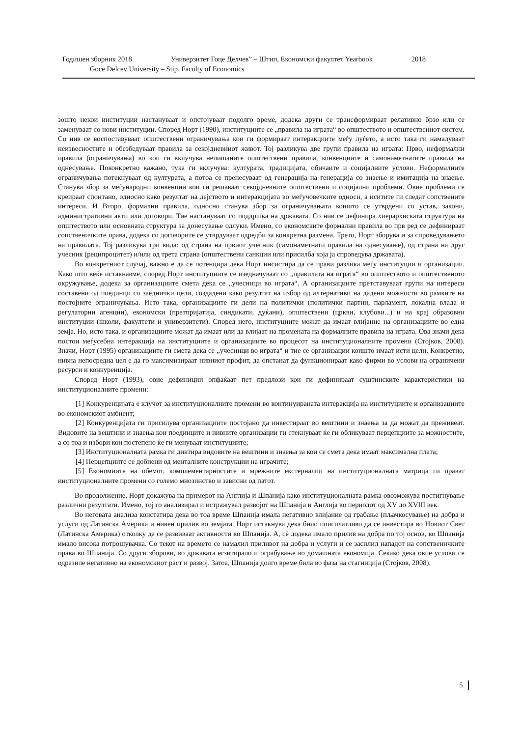Годишен зборник 2018 Универзитет Гоце Делчев” – Штип, Економски факултет Yearbook 2018
Goce Delcev University – Stip, Faculty of Economics
зошто некои институции настануваат и опстојуваат подолго време, додека други се трансформираат релативно брзо или се заменуваат со нови институции. Според Норт (1990), институциите се „правила на играта“ во општеството и општествениот систем. Со нив се воспоставуваат општествени ограничувања кои ги формираат интеракциите меѓу луѓето, а исто така ги намалуваат неизвесностите и обезбедуваат правила за секојдневниот живот. Тој разликува две групи правила на играта: Прво, неформални правила (ограничувања) во кои ги вклучува непишаните општествени правила, конвенциите и самонаметнатите правила на однесување. Поконкретно кажано, тука ги вклучува: културата, традицијата, обичаите и социјалните услови. Неформалните ограничувања потекнуваат од културата, а потоа се пренесуваат од генерација на генерација со знаење и имитација на знаење. Станува збор за меѓународни конвенции кои ги решаваат секојдневните општествени и социјални проблеми. Овие проблеми се креираат спонтано, односно како резултат на дејството и интеракцијата во меѓучовечките односи, а иситите ги следат сопствените интереси. И Второ, формални правила, односно станува збор за ограничувањата коишто се утврдени со устав, закони, административни акти или договори. Тие настануваат со поддршка на државата. Со нив се дефинира хиерархиската структура на општеството или основната структура за донесување одлуки. Имено, со економските формални правила во прв ред се дефинираат сопственичките права, додека со договорите се утврдуваат одредби за конкретна размена. Трето, Норт зборува и за спроведувањето на правилата. Тој разликува три вида: од страна на првиот учесник (самонаметнати правила на однесување), од страна на друг учесник (реципроцитет) и/или од трета страна (општествени санкции или присилба која ја спроведува државата).
Во конкретниот случај, важно е да се потенцира дека Норт инсистира да се прави разлика меѓу институции и организации. Како што веќе истакнавме, според Норт институциите се изедначуваат со „правилата на играта“ во општеството и општественото окружување, додека за организациите смета дека се „учесници во играта“. А организациите претставуваат групи на интереси составени од поединци со заеднички цели, создадени како резултат на избор од алтернативи на дадени можности во рамките на постојните ограничувања. Исто така, организациите ги дели на политички (политички партии, парламент, локална влада и регулаторни агенции), економски (претпријатија, синдикати, дуќани), општествени (цркви, клубови...) и на крај образовни институции (школи, факултети и универзитети). Според него, институциите можат да имаат влијание на организациите во една земја. Но, исто така, и организациите можат да имаат или да влијаат на промената на формалните правила на играта. Ова значи дека постои меѓусебна интеракција на институциите и организациите во процесот на институционалните промени (Стојков, 2008). Значи, Норт (1995) организациите ги смета дека се „учесници во играта“ и тие се организации коишто имаат исти цели. Конкретно, нивна непосредна цел е да го максимизираат нивниот профит, да опстанат да функционираат како фирми во услови на ограничени ресурси и конкуренција.
Според Норт (1993), овие дефиниции опфаќаат пет предлози кои ги дефинираат суштинските карактеристики на институционалните промени:
[1] Конкуренцијата е клучот за институционалните промени во континуираната интеракција на институциите и организациите во економскиот амбиент;
[2] Конкуренцијата ги присилува организациите постојано да инвестираат во вештини и знаења за да можат да преживеат. Видовите на вештини и знаења кои поединците и нивните организации ги стекнуваат ќе ги обликуваат перцепциите за можностите, а со тоа и избори кои постепено ќе ги менуваат институциите;
[3] Институционалната рамка ги диктира видовите на вештини и знаења за кои се смета дека имаат максимална плата;
[4] Перцепциите се добиени од менталните конструкции на играчите;
[5] Економиите на обемот, комплементарностите и мрежните екстерналии на институционалната матрица ги прават институционалните промени со големо мнозинство и зависни од патот.
Во продолжение, Норт докажува на примерот на Англија и Шпанија како институционалната рамка овозможува постигнување различни резултати. Имено, тој го анализирал и истражувал развојот на Шпанија и Англија во периодот од XV до XVIII век.
Во неговата анализа констатира дека во тоа време Шпанија имала негативно влијание од грабање (пљачкосување) на добра и услуги од Латинска Америка и нивен прилив во земјата. Норт истакнува дека било поисплатливо да се инвестира во Новиот Свет (Латинска Америка) отколку да се развиваат активности во Шпанија. А, сѐ додека имало прилив на добра по тој основ, во Шпанија имало висока потрошувачка. Со текот на времето се намалил приливот на добра и услуги и се засилил нападот на сопственичките права во Шпанија. Со други зборови, во државата егзитирало и ограбување во домашната економија. Секако дека овие услови се одразиле негативно на економскиот раст и развој. Затоа, Шпанија долго време била во фаза на стагниција (Стојков, 2008).
5